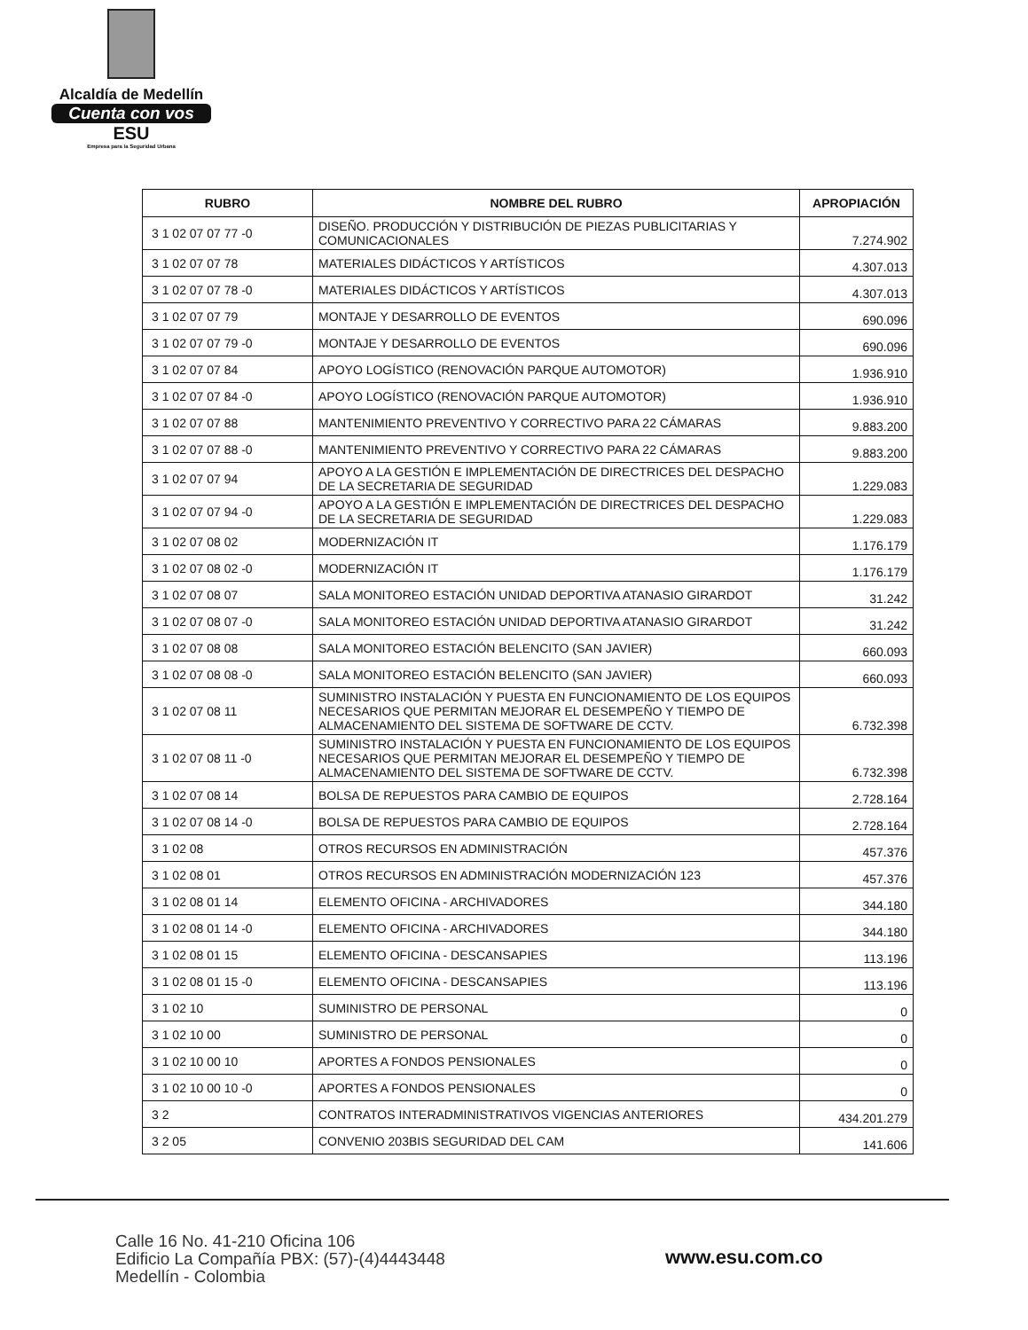Alcaldía de Medellín
Cuenta con vos
ESU
Empresa para la Seguridad Urbana
| RUBRO | NOMBRE DEL RUBRO | APROPIACIÓN |
| --- | --- | --- |
| 3 1 02 07 07 77 -0 | DISEÑO. PRODUCCIÓN Y DISTRIBUCIÓN DE PIEZAS PUBLICITARIAS Y COMUNICACIONALES | 7.274.902 |
| 3 1 02 07 07 78 | MATERIALES DIDÁCTICOS Y ARTÍSTICOS | 4.307.013 |
| 3 1 02 07 07 78 -0 | MATERIALES DIDÁCTICOS Y ARTÍSTICOS | 4.307.013 |
| 3 1 02 07 07 79 | MONTAJE Y DESARROLLO DE EVENTOS | 690.096 |
| 3 1 02 07 07 79 -0 | MONTAJE Y DESARROLLO DE EVENTOS | 690.096 |
| 3 1 02 07 07 84 | APOYO LOGÍSTICO (RENOVACIÓN PARQUE AUTOMOTOR) | 1.936.910 |
| 3 1 02 07 07 84 -0 | APOYO LOGÍSTICO (RENOVACIÓN PARQUE AUTOMOTOR) | 1.936.910 |
| 3 1 02 07 07 88 | MANTENIMIENTO PREVENTIVO Y CORRECTIVO PARA 22 CÁMARAS | 9.883.200 |
| 3 1 02 07 07 88 -0 | MANTENIMIENTO PREVENTIVO Y CORRECTIVO PARA 22 CÁMARAS | 9.883.200 |
| 3 1 02 07 07 94 | APOYO A LA GESTIÓN E IMPLEMENTACIÓN DE DIRECTRICES DEL DESPACHO DE LA SECRETARIA DE SEGURIDAD | 1.229.083 |
| 3 1 02 07 07 94 -0 | APOYO A LA GESTIÓN E IMPLEMENTACIÓN DE DIRECTRICES DEL DESPACHO DE LA SECRETARIA DE SEGURIDAD | 1.229.083 |
| 3 1 02 07 08 02 | MODERNIZACIÓN IT | 1.176.179 |
| 3 1 02 07 08 02 -0 | MODERNIZACIÓN IT | 1.176.179 |
| 3 1 02 07 08 07 | SALA MONITOREO ESTACIÓN UNIDAD DEPORTIVA ATANASIO GIRARDOT | 31.242 |
| 3 1 02 07 08 07 -0 | SALA MONITOREO ESTACIÓN UNIDAD DEPORTIVA ATANASIO GIRARDOT | 31.242 |
| 3 1 02 07 08 08 | SALA MONITOREO ESTACIÓN BELENCITO (SAN JAVIER) | 660.093 |
| 3 1 02 07 08 08 -0 | SALA MONITOREO ESTACIÓN BELENCITO (SAN JAVIER) | 660.093 |
| 3 1 02 07 08 11 | SUMINISTRO INSTALACIÓN Y PUESTA EN FUNCIONAMIENTO DE LOS EQUIPOS NECESARIOS QUE PERMITAN MEJORAR EL DESEMPEÑO Y TIEMPO DE ALMACENAMIENTO DEL SISTEMA DE SOFTWARE DE CCTV. | 6.732.398 |
| 3 1 02 07 08 11 -0 | SUMINISTRO INSTALACIÓN Y PUESTA EN FUNCIONAMIENTO DE LOS EQUIPOS NECESARIOS QUE PERMITAN MEJORAR EL DESEMPEÑO Y TIEMPO DE ALMACENAMIENTO DEL SISTEMA DE SOFTWARE DE CCTV. | 6.732.398 |
| 3 1 02 07 08 14 | BOLSA DE REPUESTOS PARA CAMBIO DE EQUIPOS | 2.728.164 |
| 3 1 02 07 08 14 -0 | BOLSA DE REPUESTOS PARA CAMBIO DE EQUIPOS | 2.728.164 |
| 3 1 02 08 | OTROS RECURSOS EN ADMINISTRACIÓN | 457.376 |
| 3 1 02 08 01 | OTROS RECURSOS EN ADMINISTRACIÓN MODERNIZACIÓN 123 | 457.376 |
| 3 1 02 08 01 14 | ELEMENTO OFICINA - ARCHIVADORES | 344.180 |
| 3 1 02 08 01 14 -0 | ELEMENTO OFICINA - ARCHIVADORES | 344.180 |
| 3 1 02 08 01 15 | ELEMENTO OFICINA - DESCANSAPIES | 113.196 |
| 3 1 02 08 01 15 -0 | ELEMENTO OFICINA - DESCANSAPIES | 113.196 |
| 3 1 02 10 | SUMINISTRO DE PERSONAL | 0 |
| 3 1 02 10 00 | SUMINISTRO DE PERSONAL | 0 |
| 3 1 02 10 00 10 | APORTES A FONDOS PENSIONALES | 0 |
| 3 1 02 10 00 10 -0 | APORTES A FONDOS PENSIONALES | 0 |
| 3 2 | CONTRATOS INTERADMINISTRATIVOS VIGENCIAS ANTERIORES | 434.201.279 |
| 3 2 05 | CONVENIO 203BIS SEGURIDAD DEL CAM | 141.606 |
Calle 16 No. 41-210 Oficina 106
Edificio La Compañía PBX: (57)-(4)4443448
Medellín - Colombia
www.esu.com.co